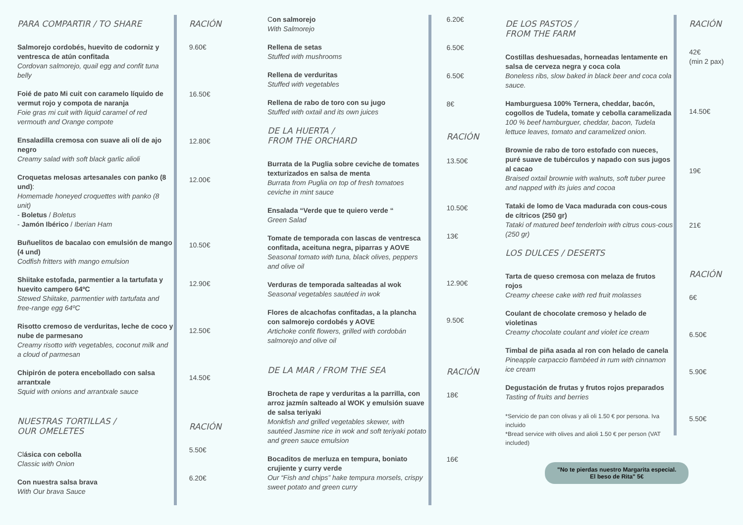PARA COMPARTIR / TO SHARE
Salmorejo cordobés, huevito de codorniz y ventresca de atún confitada
Cordovan salmorejo, quail egg and confit tuna belly
Foié de pato Mi cuit con caramelo líquido de vermut rojo y compota de naranja
Foie gras mi cuit with liquid caramel of red vermouth and Orange compote
Ensaladilla cremosa con suave ali olí de ajo negro
Creamy salad with soft black garlic alioli
Croquetas melosas artesanales con panko (8 und):
Homemade honeyed croquettes with panko (8 unit)
- Boletus / Boletus
- Jamón Ibérico / Iberian Ham
Buñuelitos de bacalao con emulsión de mango (4 und)
Codfish fritters with mango emulsion
Shiitake estofada, parmentier a la tartufata y huevito campero 64ºC
Stewed Shiitake, parmentier with tartufata and free-range egg 64ºC
Risotto cremoso de verduritas, leche de coco y nube de parmesano
Creamy risotto with vegetables, coconut milk and a cloud of parmesan
Chipirón de potera encebollado con salsa arrantxale
Squid with onions and arrantxale sauce
NUESTRAS TORTILLAS /
OUR OMELETES
Clásica con cebolla
Classic with Onion
Con nuestra salsa brava
With Our brava Sauce
RACIÓN
9.60€
16.50€
12.80€
12.00€
10.50€
12.90€
12.50€
14.50€
RACIÓN
5.50€
6.20€
Con salmorejo
With Salmorejo
Rellena de setas
Stuffed with mushrooms
Rellena de verduritas
Stuffed with vegetables
Rellena de rabo de toro con su jugo
Stuffed with oxtail and its own juices
DE LA HUERTA /
FROM THE ORCHARD
Burrata de la Puglia sobre ceviche de tomates texturizados en salsa de menta
Burrata from Puglia on top of fresh tomatoes ceviche in mint sauce
Ensalada “Verde que te quiero verde “Green Salad
Tomate de temporada con lascas de ventresca confitada, aceituna negra, piparras y AOVE
Seasonal tomato with tuna, black olives, peppers and olive oil
Verduras de temporada salteadas al wok
Seasonal vegetables sautéed in wok
Flores de alcachofas confitadas, a la plancha con salmorejo cordobés y AOVE
Artichoke confit flowers, grilled with cordobán salmorejo and olive oil
DE LA MAR / FROM THE SEA
Brocheta de rape y verduritas a la parrilla, con arroz jazmín salteado al WOK y emulsión suave de salsa teriyaki
Monkfish and grilled vegetables skewer, with sautéed Jasmine rice in wok and soft teriyaki potato and green sauce emulsion
Bocaditos de merluza en tempura, boniato crujiente y curry verde
Our “Fish and chips” hake tempura morsels, crispy sweet potato and green curry
6.20€
6.50€
6.50€
8€
RACIÓN
13.50€
10.50€
13€
12.90€
9.50€
RACIÓN
18€
16€
DE LOS PASTOS /
FROM THE FARM
Costillas deshuesadas, horneadas lentamente en salsa de cerveza negra y coca cola
Boneless ribs, slow baked in black beer and coca cola sauce.
Hamburguesa 100% Ternera, cheddar, bacón, cogollos de Tudela, tomate y cebolla caramelizada
100 % beef hamburguer, cheddar, bacon, Tudela lettuce leaves, tomato and caramelized onion.
Brownie de rabo de toro estofado con nueces, puré suave de tubérculos y napado con sus jugos al cacao
Braised oxtail brownie with walnuts, soft tuber puree and napped with its juies and cocoa
Tataki de lomo de Vaca madurada con cous-cous de cítricos (250 gr)
Tataki of matured beef tenderloin with citrus cous-cous (250 gr)
LOS DULCES / DESERTS
Tarta de queso cremosa con melaza de frutos rojos
Creamy cheese cake with red fruit molasses
Coulant de chocolate cremoso y helado de violetinas
Creamy chocolate coulant and violet ice cream
Timbal de piña asada al ron con helado de canela
Pineapple carpaccio flambéed in rum with cinnamon ice cream
Degustación de frutas y frutos rojos preparados
Tasting of fruits and berries
*Servicio de pan con olivas y ali oli 1.50 € por persona. Iva incluido
*Bread service with olives and alioli 1.50 € per person (VAT included)
"No te pierdas nuestro Margarita especial.
El beso de Rita" 5€
RACIÓN
42€
(min 2 pax)
14.50€
19€
21€
RACIÓN
6€
6.50€
5.90€
5.50€